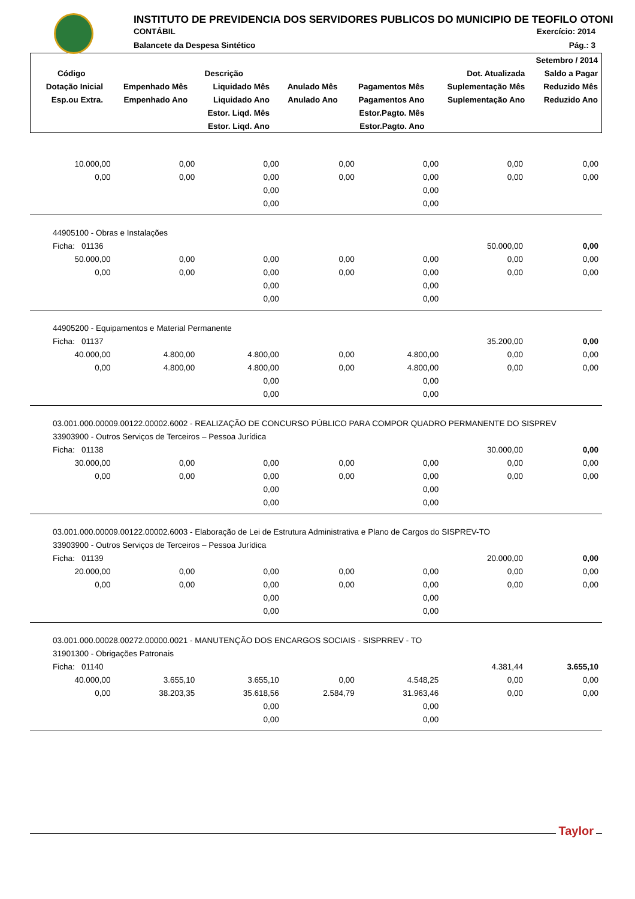INSTITUTO DE PREVIDENCIA DOS SERVIDORES PUBLICOS DO MUNICIPIO DE TEOFILO OTONI
CONTÁBIL Exercício: 2014
Balancete da Despesa Sintético Pág.: 3
| Setembro / 2014 | | | | | | |
| --- | --- | --- | --- | --- | --- | --- |
| Código | Descrição | | | | Dot. Atualizada | Saldo a Pagar |
| Dotação Inicial | Empenhado Mês | Liquidado Mês | Anulado Mês | Pagamentos Mês | Suplementação Mês | Reduzido Mês |
| Esp.ou Extra. | Empenhado Ano | Liquidado Ano | Anulado Ano | Pagamentos Ano | Suplementação Ano | Reduzido Ano |
| | | Estor. Liqd. Mês | | Estor.Pagto. Mês | | |
| | | Estor. Liqd. Ano | | Estor.Pagto. Ano | | |
| 10.000,00 | 0,00 | 0,00 | 0,00 | 0,00 | 0,00 | 0,00 |
| 0,00 | 0,00 | 0,00 | 0,00 | 0,00 | 0,00 | 0,00 |
| | | 0,00 | | 0,00 | | |
| | | 0,00 | | 0,00 | | |
| 44905100 - Obras e Instalações | | | | | | |
| Ficha: 01136 | | | | | 50.000,00 | 0,00 |
| 50.000,00 | 0,00 | 0,00 | 0,00 | 0,00 | 0,00 | 0,00 |
| 0,00 | 0,00 | 0,00 | 0,00 | 0,00 | 0,00 | 0,00 |
| | | 0,00 | | 0,00 | | |
| | | 0,00 | | 0,00 | | |
| 44905200 - Equipamentos e Material Permanente | | | | | | |
| Ficha: 01137 | | | | | 35.200,00 | 0,00 |
| 40.000,00 | 4.800,00 | 4.800,00 | 0,00 | 4.800,00 | 0,00 | 0,00 |
| 0,00 | 4.800,00 | 4.800,00 | 0,00 | 4.800,00 | 0,00 | 0,00 |
| | | 0,00 | | 0,00 | | |
| | | 0,00 | | 0,00 | | |
| 03.001.000.00009.00122.00002.6002 - REALIZAÇÃO DE CONCURSO PÚBLICO PARA COMPOR QUADRO PERMANENTE DO SISPREV | | | | | | |
| 33903900 - Outros Serviços de Terceiros – Pessoa Jurídica | | | | | | |
| Ficha: 01138 | | | | | 30.000,00 | 0,00 |
| 30.000,00 | 0,00 | 0,00 | 0,00 | 0,00 | 0,00 | 0,00 |
| 0,00 | 0,00 | 0,00 | 0,00 | 0,00 | 0,00 | 0,00 |
| | | 0,00 | | 0,00 | | |
| | | 0,00 | | 0,00 | | |
| 03.001.000.00009.00122.00002.6003 - Elaboração de Lei de Estrutura Administrativa e Plano de Cargos do SISPREV-TO | | | | | | |
| 33903900 - Outros Serviços de Terceiros – Pessoa Jurídica | | | | | | |
| Ficha: 01139 | | | | | 20.000,00 | 0,00 |
| 20.000,00 | 0,00 | 0,00 | 0,00 | 0,00 | 0,00 | 0,00 |
| 0,00 | 0,00 | 0,00 | 0,00 | 0,00 | 0,00 | 0,00 |
| | | 0,00 | | 0,00 | | |
| | | 0,00 | | 0,00 | | |
| 03.001.000.00028.00272.00000.0021 - MANUTENÇÃO DOS ENCARGOS SOCIAIS - SISPRREV - TO | | | | | | |
| 31901300 - Obrigações Patronais | | | | | | |
| Ficha: 01140 | | | | | 4.381,44 | 3.655,10 |
| 40.000,00 | 3.655,10 | 3.655,10 | 0,00 | 4.548,25 | 0,00 | 0,00 |
| 0,00 | 38.203,35 | 35.618,56 | 2.584,79 | 31.963,46 | 0,00 | 0,00 |
| | | 0,00 | | 0,00 | | |
| | | 0,00 | | 0,00 | | |
Taylor